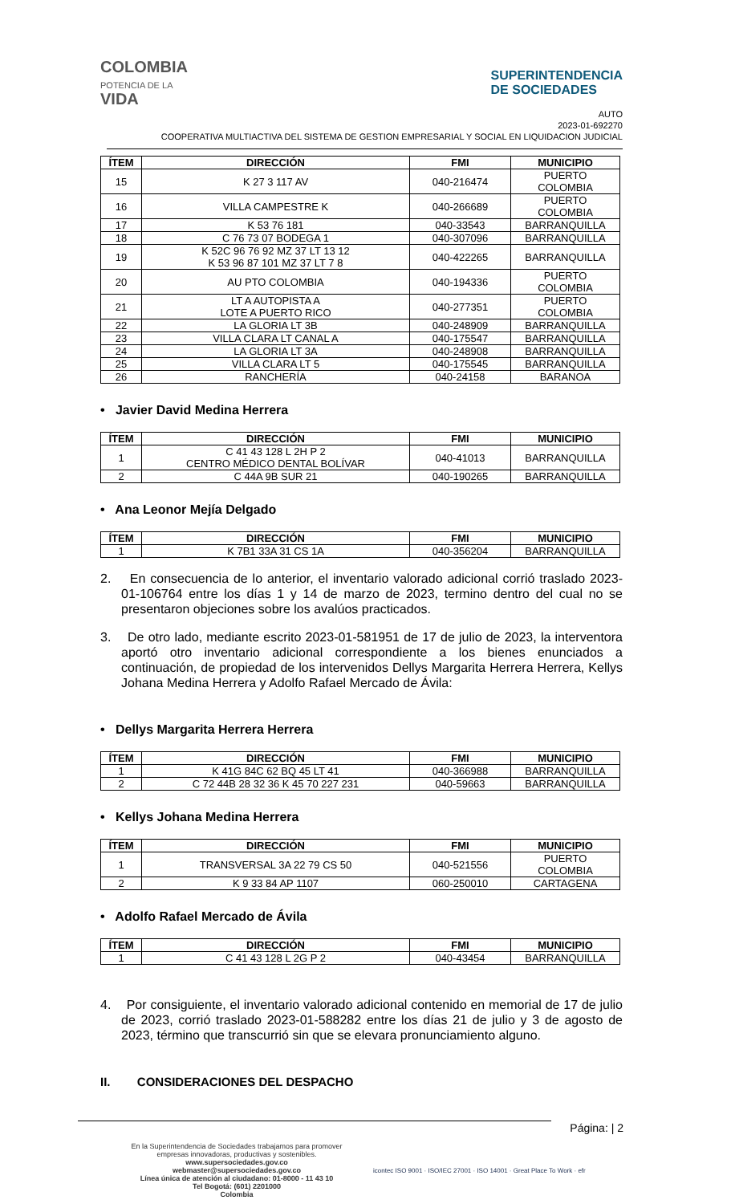COLOMBIA
POTENCIA DE LA
VIDA
SUPERINTENDENCIA
DE SOCIEDADES
AUTO
2023-01-692270
COOPERATIVA MULTIACTIVA DEL SISTEMA DE GESTION EMPRESARIAL Y SOCIAL EN LIQUIDACION JUDICIAL
| ÍTEM | DIRECCIÓN | FMI | MUNICIPIO |
| --- | --- | --- | --- |
| 15 | K 27 3 117 AV | 040-216474 | PUERTO COLOMBIA |
| 16 | VILLA CAMPESTRE K | 040-266689 | PUERTO COLOMBIA |
| 17 | K 53 76 181 | 040-33543 | BARRANQUILLA |
| 18 | C 76 73 07 BODEGA 1 | 040-307096 | BARRANQUILLA |
| 19 | K 52C 96 76 92 MZ 37 LT 13 12 K 53 96 87 101 MZ 37 LT 7 8 | 040-422265 | BARRANQUILLA |
| 20 | AU PTO COLOMBIA | 040-194336 | PUERTO COLOMBIA |
| 21 | LT A AUTOPISTA A LOTE A PUERTO RICO | 040-277351 | PUERTO COLOMBIA |
| 22 | LA GLORIA LT 3B | 040-248909 | BARRANQUILLA |
| 23 | VILLA CLARA LT CANAL A | 040-175547 | BARRANQUILLA |
| 24 | LA GLORIA LT 3A | 040-248908 | BARRANQUILLA |
| 25 | VILLA CLARA LT 5 | 040-175545 | BARRANQUILLA |
| 26 | RANCHERÍA | 040-24158 | BARANOA |
• Javier David Medina Herrera
| ÍTEM | DIRECCIÓN | FMI | MUNICIPIO |
| --- | --- | --- | --- |
| 1 | C 41 43 128 L 2H P 2 CENTRO MÉDICO DENTAL BOLÍVAR | 040-41013 | BARRANQUILLA |
| 2 | C 44A 9B SUR 21 | 040-190265 | BARRANQUILLA |
• Ana Leonor Mejía Delgado
| ÍTEM | DIRECCIÓN | FMI | MUNICIPIO |
| --- | --- | --- | --- |
| 1 | K 7B1 33A 31 CS 1A | 040-356204 | BARRANQUILLA |
2. En consecuencia de lo anterior, el inventario valorado adicional corrió traslado 2023-01-106764 entre los días 1 y 14 de marzo de 2023, termino dentro del cual no se presentaron objeciones sobre los avalúos practicados.
3. De otro lado, mediante escrito 2023-01-581951 de 17 de julio de 2023, la interventora aportó otro inventario adicional correspondiente a los bienes enunciados a continuación, de propiedad de los intervenidos Dellys Margarita Herrera Herrera, Kellys Johana Medina Herrera y Adolfo Rafael Mercado de Ávila:
• Dellys Margarita Herrera Herrera
| ÍTEM | DIRECCIÓN | FMI | MUNICIPIO |
| --- | --- | --- | --- |
| 1 | K 41G 84C 62 BQ 45 LT 41 | 040-366988 | BARRANQUILLA |
| 2 | C 72 44B 28 32 36 K 45 70 227 231 | 040-59663 | BARRANQUILLA |
• Kellys Johana Medina Herrera
| ÍTEM | DIRECCIÓN | FMI | MUNICIPIO |
| --- | --- | --- | --- |
| 1 | TRANSVERSAL 3A 22 79 CS 50 | 040-521556 | PUERTO COLOMBIA |
| 2 | K 9 33 84 AP 1107 | 060-250010 | CARTAGENA |
• Adolfo Rafael Mercado de Ávila
| ÍTEM | DIRECCIÓN | FMI | MUNICIPIO |
| --- | --- | --- | --- |
| 1 | C 41 43 128 L 2G P 2 | 040-43454 | BARRANQUILLA |
4. Por consiguiente, el inventario valorado adicional contenido en memorial de 17 de julio de 2023, corrió traslado 2023-01-588282 entre los días 21 de julio y 3 de agosto de 2023, término que transcurrió sin que se elevara pronunciamiento alguno.
II. CONSIDERACIONES DEL DESPACHO
Página: | 2
En la Superintendencia de Sociedades trabajamos para promover empresas innovadoras, productivas y sostenibles.
www.supersociedades.gov.co
webmaster@supersociedades.gov.co
Línea única de atención al ciudadano: 01-8000 - 11 43 10
Tel Bogotá: (601) 2201000
Colombia
icontec ISO 9001 · ISO/IEC 27001 · ISO 14001 · Great Place To Work · efr